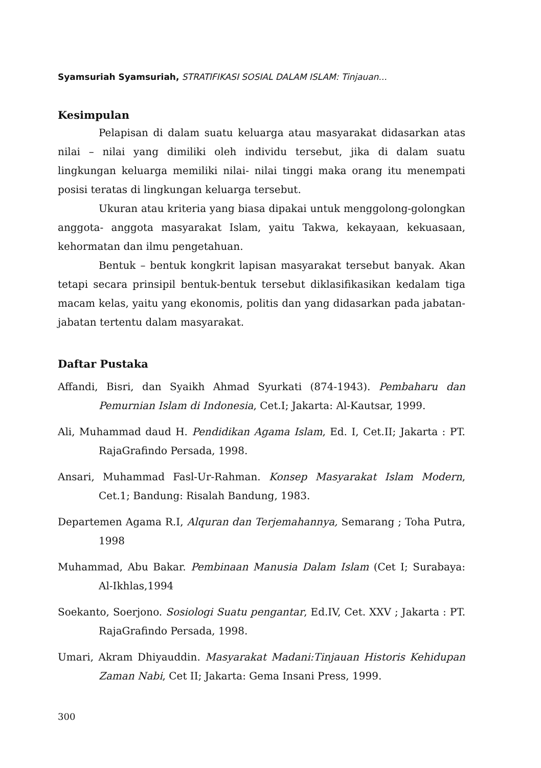Syamsuriah Syamsuriah, STRATIFIKASI SOSIAL DALAM ISLAM: Tinjauan...
Kesimpulan
Pelapisan di dalam suatu keluarga atau masyarakat didasarkan atas nilai – nilai yang dimiliki oleh individu tersebut, jika di dalam suatu lingkungan keluarga memiliki nilai- nilai tinggi maka orang itu menempati posisi teratas di lingkungan keluarga tersebut.
Ukuran atau kriteria yang biasa dipakai untuk menggolong-golongkan anggota- anggota masyarakat Islam, yaitu Takwa, kekayaan, kekuasaan, kehormatan dan ilmu pengetahuan.
Bentuk – bentuk kongkrit lapisan masyarakat tersebut banyak. Akan tetapi secara prinsipil bentuk-bentuk tersebut diklasifikasikan kedalam tiga macam kelas, yaitu yang ekonomis, politis dan yang didasarkan pada jabatan- jabatan tertentu dalam masyarakat.
Daftar Pustaka
Affandi, Bisri, dan Syaikh Ahmad Syurkati (874-1943). Pembaharu dan Pemurnian Islam di Indonesia, Cet.I; Jakarta: Al-Kautsar, 1999.
Ali, Muhammad daud H. Pendidikan Agama Islam, Ed. I, Cet.II; Jakarta : PT. RajaGrafindo Persada, 1998.
Ansari, Muhammad Fasl-Ur-Rahman. Konsep Masyarakat Islam Modern, Cet.1; Bandung: Risalah Bandung, 1983.
Departemen Agama R.I, Alquran dan Terjemahannya, Semarang ; Toha Putra, 1998
Muhammad, Abu Bakar. Pembinaan Manusia Dalam Islam (Cet I; Surabaya: Al-Ikhlas,1994
Soekanto, Soerjono. Sosiologi Suatu pengantar, Ed.IV, Cet. XXV ; Jakarta : PT. RajaGrafindo Persada, 1998.
Umari, Akram Dhiyauddin. Masyarakat Madani:Tinjauan Historis Kehidupan Zaman Nabi, Cet II; Jakarta: Gema Insani Press, 1999.
300